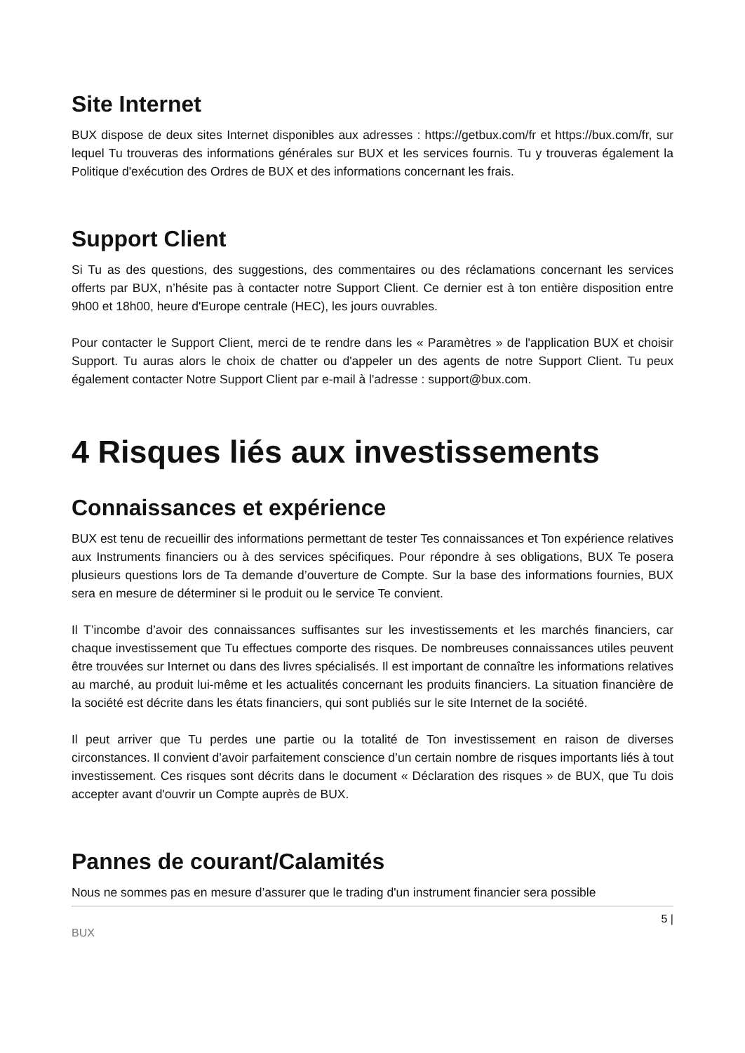Site Internet
BUX dispose de deux sites Internet disponibles aux adresses : https://getbux.com/fr et https://bux.com/fr, sur lequel Tu trouveras des informations générales sur BUX et les services fournis. Tu y trouveras également la Politique d'exécution des Ordres de BUX et des informations concernant les frais.
Support Client
Si Tu as des questions, des suggestions, des commentaires ou des réclamations concernant les services offerts par BUX, n’hésite pas à contacter notre Support Client. Ce dernier est à ton entière disposition entre 9h00 et 18h00, heure d'Europe centrale (HEC), les jours ouvrables.
Pour contacter le Support Client, merci de te rendre dans les « Paramètres » de l'application BUX et choisir Support. Tu auras alors le choix de chatter ou d'appeler un des agents de notre Support Client. Tu peux également contacter Notre Support Client par e-mail à l'adresse : support@bux.com.
4 Risques liés aux investissements
Connaissances et expérience
BUX est tenu de recueillir des informations permettant de tester Tes connaissances et Ton expérience relatives aux Instruments financiers ou à des services spécifiques. Pour répondre à ses obligations, BUX Te posera plusieurs questions lors de Ta demande d’ouverture de Compte. Sur la base des informations fournies, BUX sera en mesure de déterminer si le produit ou le service Te convient.
Il T’incombe d’avoir des connaissances suffisantes sur les investissements et les marchés financiers, car chaque investissement que Tu effectues comporte des risques. De nombreuses connaissances utiles peuvent être trouvées sur Internet ou dans des livres spécialisés. Il est important de connaître les informations relatives au marché, au produit lui-même et les actualités concernant les produits financiers. La situation financière de la société est décrite dans les états financiers, qui sont publiés sur le site Internet de la société.
Il peut arriver que Tu perdes une partie ou la totalité de Ton investissement en raison de diverses circonstances. Il convient d’avoir parfaitement conscience d’un certain nombre de risques importants liés à tout investissement. Ces risques sont décrits dans le document « Déclaration des risques » de BUX, que Tu dois accepter avant d'ouvrir un Compte auprès de BUX.
Pannes de courant/Calamités
Nous ne sommes pas en mesure d’assurer que le trading d'un instrument financier sera possible
5 |
BUX